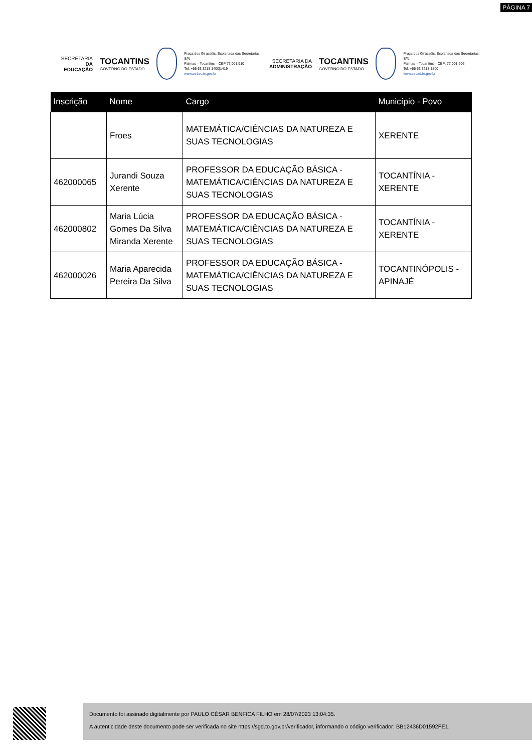PÁGINA 7
SECRETARIA DA
EDUCAÇÃO
TOCANTINS
GOVERNO DO ESTADO
Praça dos Girassóis, Esplanada das Secretarias. S/N
Palmas – Tocantins – CEP 77.001.910
Tel: +55 63 3218 1400|1419
www.seduc.to.gov.br
SECRETARIA DA
ADMINISTRAÇÃO
TOCANTINS
GOVERNO DO ESTADO
Praça dos Girassóis, Esplanada das Secretarias. S/N
Palmas – Tocantins – CEP: 77.001-906
Tel: +55 63 3218-1500
www.secad.to.gov.br
| Inscrição | Nome | Cargo | Município - Povo |
| --- | --- | --- | --- |
| | Froes | MATEMÁTICA/CIÊNCIAS DA NATUREZA E SUAS TECNOLOGIAS | XERENTE |
| 462000065 | Jurandi Souza Xerente | PROFESSOR DA EDUCAÇÃO BÁSICA - MATEMÁTICA/CIÊNCIAS DA NATUREZA E SUAS TECNOLOGIAS | TOCANTÍNIA - XERENTE |
| 462000802 | Maria Lúcia Gomes Da Silva Miranda Xerente | PROFESSOR DA EDUCAÇÃO BÁSICA - MATEMÁTICA/CIÊNCIAS DA NATUREZA E SUAS TECNOLOGIAS | TOCANTÍNIA - XERENTE |
| 462000026 | Maria Aparecida Pereira Da Silva | PROFESSOR DA EDUCAÇÃO BÁSICA - MATEMÁTICA/CIÊNCIAS DA NATUREZA E SUAS TECNOLOGIAS | TOCANTINÓPOLIS - APINAJÉ |
Documento foi assinado digitalmente por PAULO CÉSAR BENFICA FILHO em 28/07/2023 13:04:35.
A autenticidade deste documento pode ser verificada no site https://sgd.to.gov.br/verificador, informando o código verificador: BB12436D01592FE1.